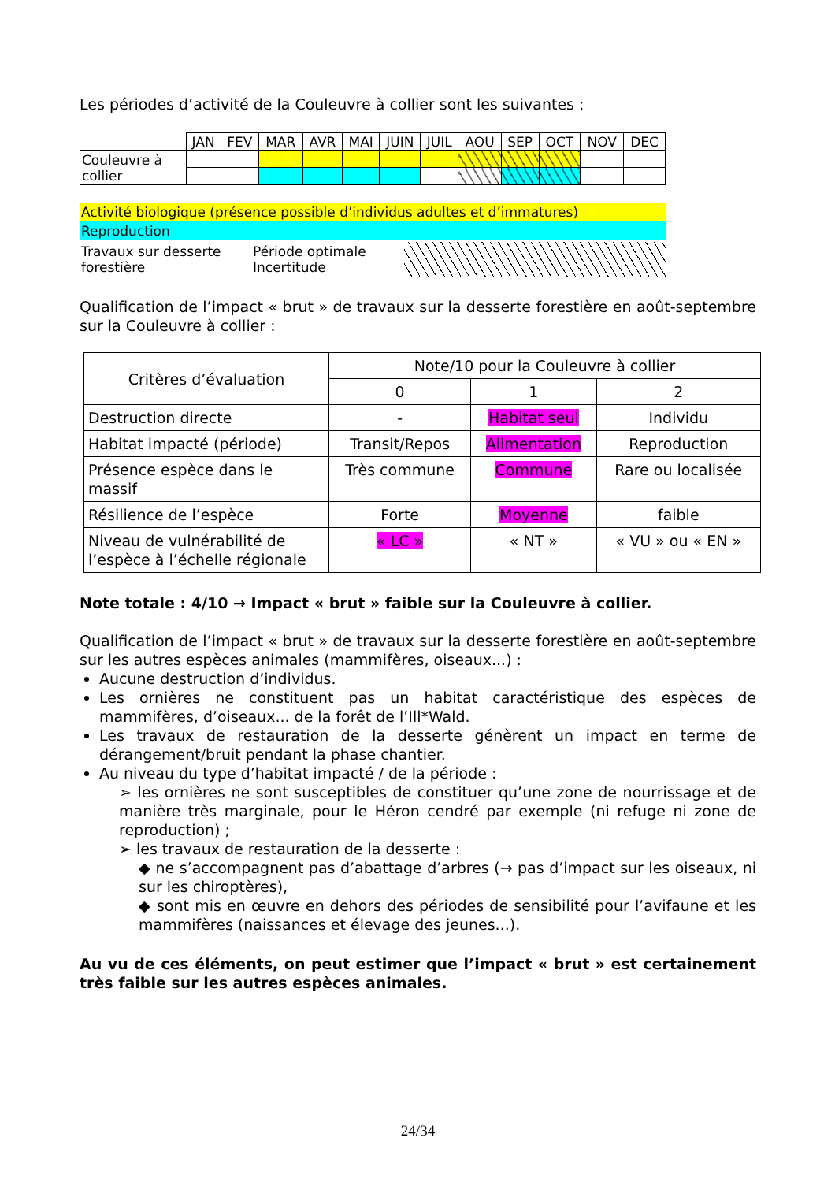Les périodes d’activité de la Couleuvre à collier sont les suivantes :
| | JAN | FEV | MAR | AVR | MAI | JUIN | JUIL | AOU | SEP | OCT | NOV | DEC |
| Couleuvre à collier | | | | | | | | | | | | |
Activité biologique (présence possible d’individus adultes et d’immatures)
Reproduction
Travaux sur desserte forestière
Période optimale
Incertitude
Qualification de l’impact « brut » de travaux sur la desserte forestière en août-septembre sur la Couleuvre à collier :
| Critères d’évaluation | Note/10 pour la Couleuvre à collier | | |
| | 0 | 1 | 2 |
| Destruction directe | - | Habitat seul | Individu |
| Habitat impacté (période) | Transit/Repos | Alimentation | Reproduction |
| Présence espèce dans le massif | Très commune | Commune | Rare ou localisée |
| Résilience de l’espèce | Forte | Moyenne | faible |
| Niveau de vulnérabilité de l’espèce à l’échelle régionale | « LC » | « NT » | « VU » ou « EN » |
Note totale : 4/10 → Impact « brut » faible sur la Couleuvre à collier.
Qualification de l’impact « brut » de travaux sur la desserte forestière en août-septembre sur les autres espèces animales (mammifères, oiseaux...) :
Aucune destruction d’individus.
Les ornières ne constituent pas un habitat caractéristique des espèces de mammifères, d’oiseaux... de la forêt de l’Ill*Wald.
Les travaux de restauration de la desserte génèrent un impact en terme de dérangement/bruit pendant la phase chantier.
Au niveau du type d’habitat impacté / de la période :
➢ les ornières ne sont susceptibles de constituer qu’une zone de nourrissage et de manière très marginale, pour le Héron cendré par exemple (ni refuge ni zone de reproduction) ;
➢ les travaux de restauration de la desserte :
◆ ne s’accompagnent pas d’abattage d’arbres (→ pas d’impact sur les oiseaux, ni sur les chiroptères),
◆ sont mis en œuvre en dehors des périodes de sensibilité pour l’avifaune et les mammifères (naissances et élevage des jeunes...).
Au vu de ces éléments, on peut estimer que l’impact « brut » est certainement très faible sur les autres espèces animales.
24/34